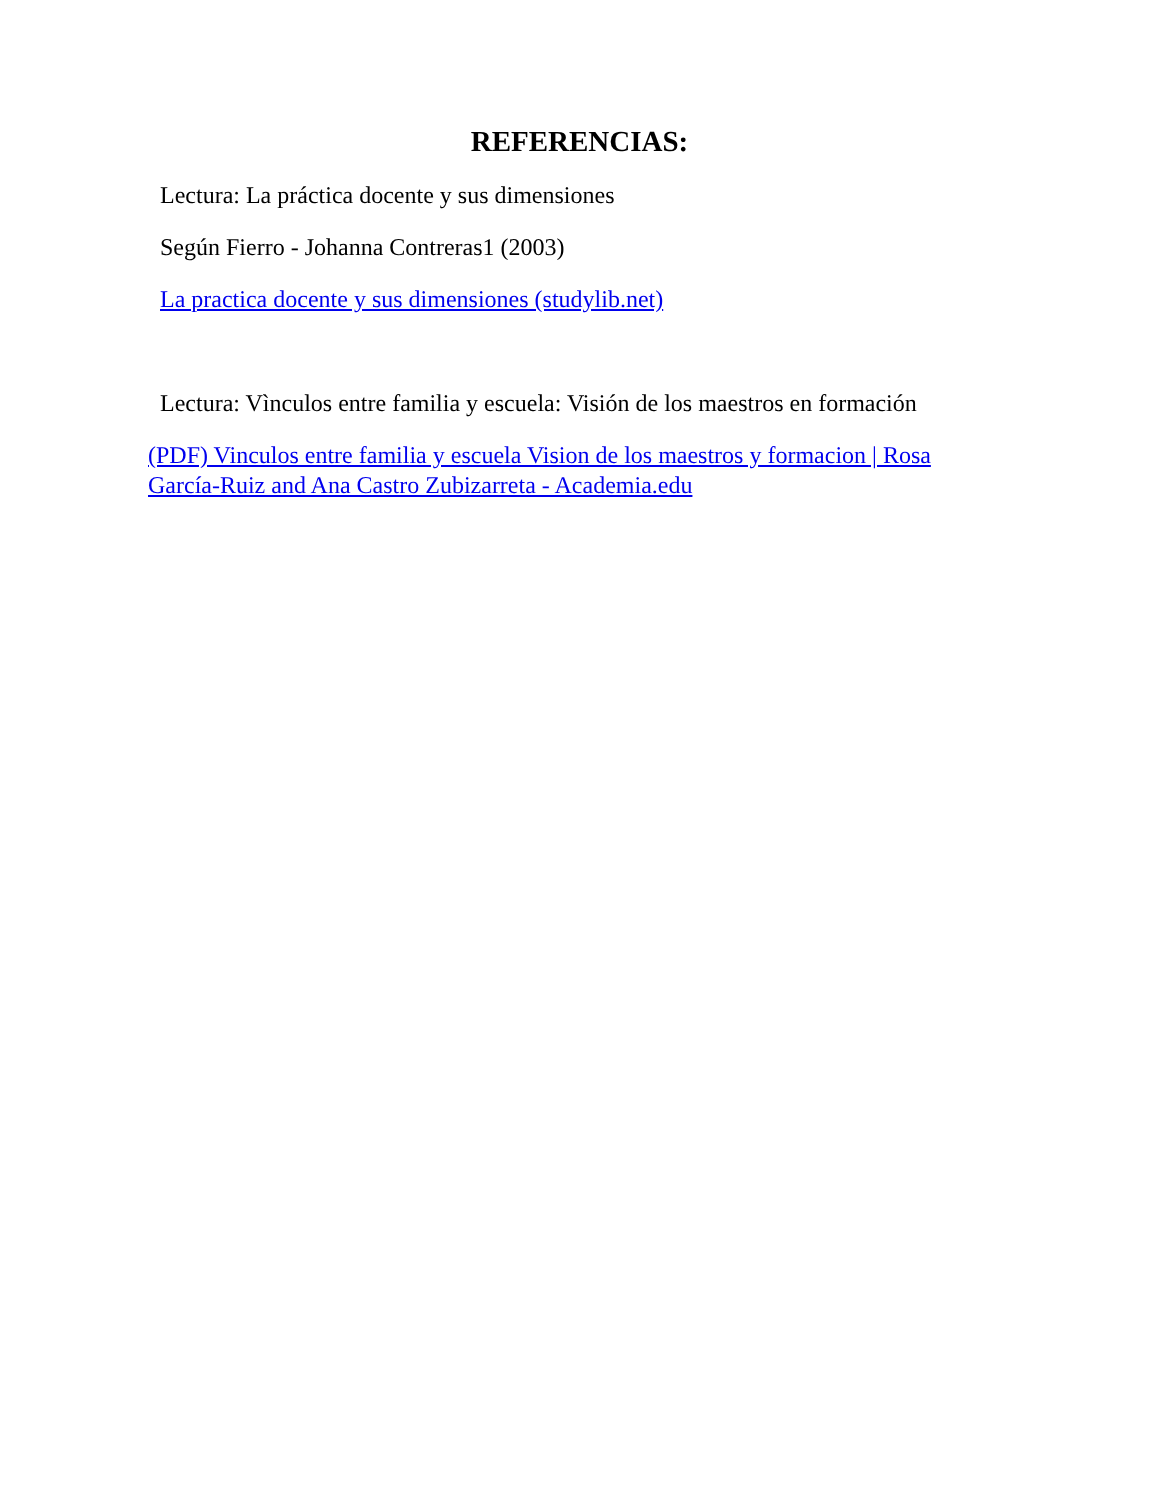REFERENCIAS:
Lectura: La práctica docente y sus dimensiones
Según Fierro - Johanna Contreras1 (2003)
La practica docente y sus dimensiones (studylib.net)
Lectura: Vìnculos entre familia y escuela: Visión de los maestros en formación
(PDF) Vinculos entre familia y escuela Vision de los maestros y formacion | Rosa García-Ruiz and Ana Castro Zubizarreta - Academia.edu